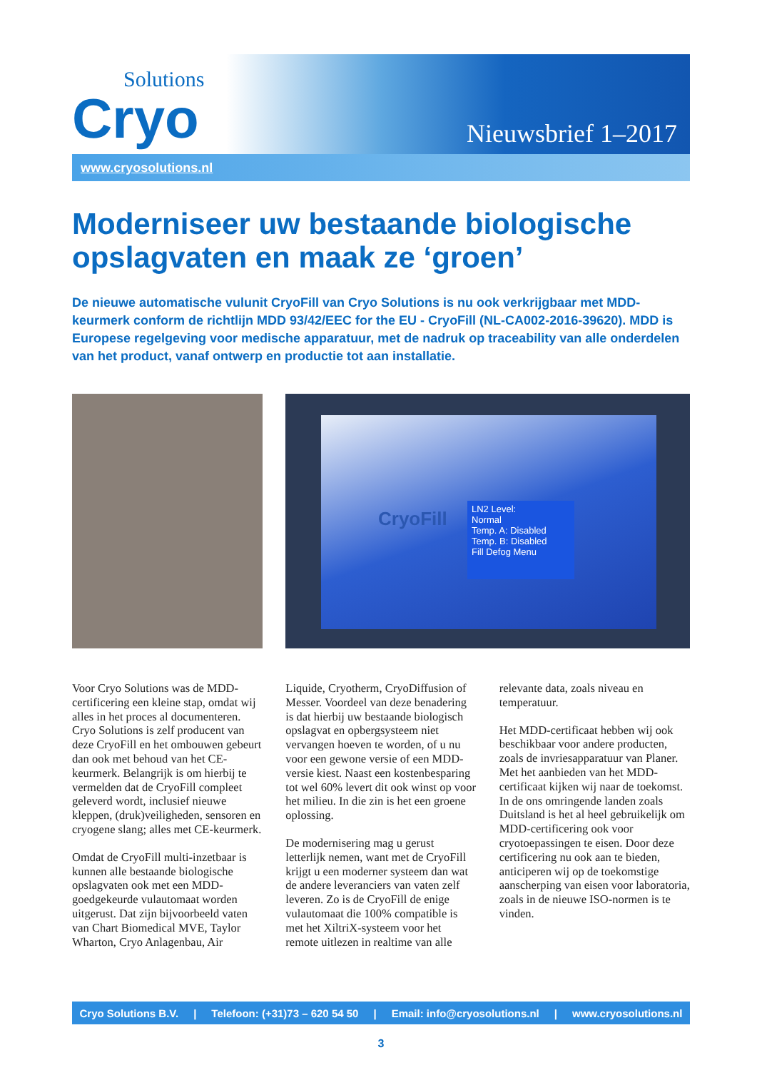Solutions
Cryo
Nieuwsbrief 1–2017
www.cryosolutions.nl
Moderniseer uw bestaande biologische opslagvaten en maak ze ‘groen’
De nieuwe automatische vulunit CryoFill van Cryo Solutions is nu ook verkrijgbaar met MDD-keurmerk conform de richtlijn MDD 93/42/EEC for the EU - CryoFill (NL-CA002-2016-39620). MDD is Europese regelgeving voor medische apparatuur, met de nadruk op traceability van alle onderdelen van het product, vanaf ontwerp en productie tot aan installatie.
CryoFill
LN2 Level:
Normal
Temp. A: Disabled
Temp. B: Disabled
Fill Defog Menu
Voor Cryo Solutions was de MDD-certificering een kleine stap, omdat wij alles in het proces al documenteren. Cryo Solutions is zelf producent van deze CryoFill en het ombouwen gebeurt dan ook met behoud van het CE-keurmerk. Belangrijk is om hierbij te vermelden dat de CryoFill compleet geleverd wordt, inclusief nieuwe kleppen, (druk)veiligheden, sensoren en cryogene slang; alles met CE-keurmerk.
Omdat de CryoFill multi-inzetbaar is kunnen alle bestaande biologische opslagvaten ook met een MDD-goedgekeurde vulautomaat worden uitgerust. Dat zijn bijvoorbeeld vaten van Chart Biomedical MVE, Taylor Wharton, Cryo Anlagenbau, Air Liquide, Cryotherm, CryoDiffusion of Messer. Voordeel van deze benadering is dat hierbij uw bestaande biologisch opslagvat en opbergsysteem niet vervangen hoeven te worden, of u nu voor een gewone versie of een MDD-versie kiest. Naast een kostenbesparing tot wel 60% levert dit ook winst op voor het milieu. In die zin is het een groene oplossing.
De modernisering mag u gerust letterlijk nemen, want met de CryoFill krijgt u een moderner systeem dan wat de andere leveranciers van vaten zelf leveren. Zo is de CryoFill de enige vulautomaat die 100% compatible is met het XiltriX-systeem voor het remote uitlezen in realtime van alle relevante data, zoals niveau en temperatuur.
Het MDD-certificaat hebben wij ook beschikbaar voor andere producten, zoals de invriesapparatuur van Planer. Met het aanbieden van het MDD-certificaat kijken wij naar de toekomst. In de ons omringende landen zoals Duitsland is het al heel gebruikelijk om MDD-certificering ook voor cryotoepassingen te eisen. Door deze certificering nu ook aan te bieden, anticiperen wij op de toekomstige aanscherping van eisen voor laboratoria, zoals in de nieuwe ISO-normen is te vinden.
Cryo Solutions B.V. | Telefoon: (+31)73 – 620 54 50 | Email: info@cryosolutions.nl | www.cryosolutions.nl
3